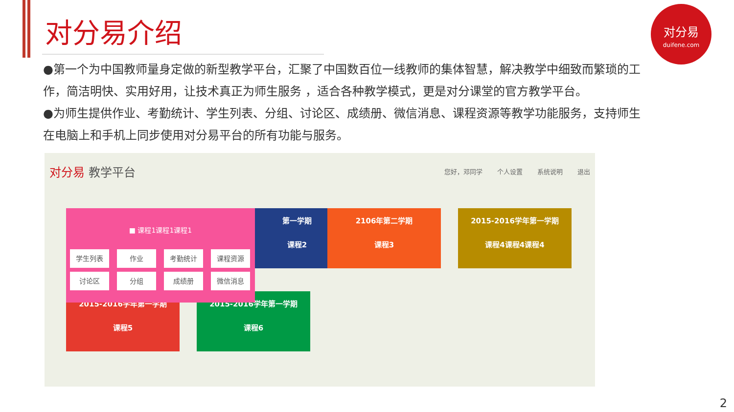对分易介绍
对分易
duifene.com
●第一个为中国教师量身定做的新型教学平台，汇聚了中国数百位一线教师的集体智慧，解决教学中细致而繁琐的工作，简洁明快、实用好用，让技术真正为师生服务 ，适合各种教学模式，更是对分课堂的官方教学平台。
●为师生提供作业、考勤统计、学生列表、分组、讨论区、成绩册、微信消息、课程资源等教学功能服务，支持师生在电脑上和手机上同步使用对分易平台的所有功能与服务。
对分易 教学平台
您好，邓同学 个人设置 系统说明 退出
第一学期
课程2
2106年第二学期
课程3
2015-2016学年第一学期
课程4课程4课程4
2015-2016学年第一学期
课程5
2015-2016学年第一学期
课程6
■ 课程1课程1课程1
学生列表
作业
考勤统计
课程资源
讨论区
分组
成绩册
微信消息
2